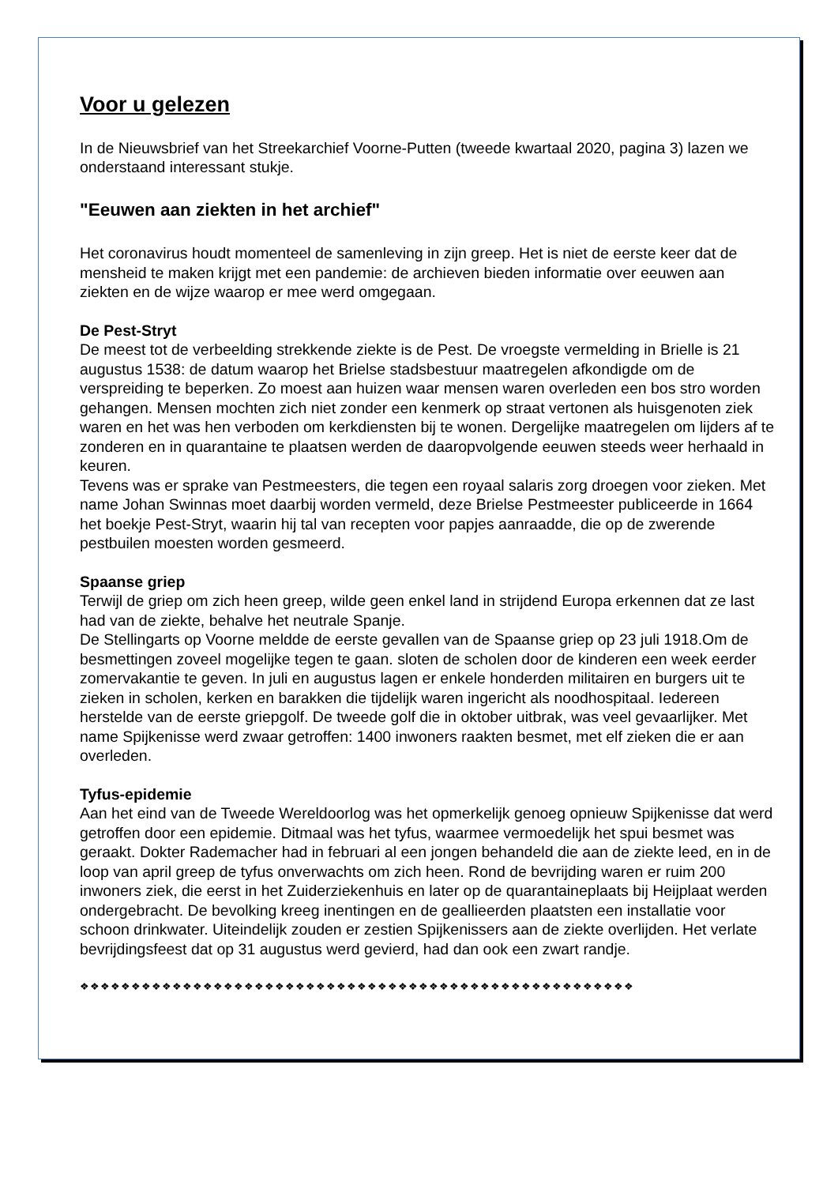Voor u gelezen
In de Nieuwsbrief van het Streekarchief Voorne-Putten (tweede kwartaal 2020, pagina 3) lazen we onderstaand interessant stukje.
"Eeuwen aan ziekten in het archief"
Het coronavirus houdt momenteel de samenleving in zijn greep. Het is niet de eerste keer dat de mensheid te maken krijgt met een pandemie: de archieven bieden informatie over eeuwen aan ziekten en de wijze waarop er mee werd omgegaan.
De Pest-Stryt
De meest tot de verbeelding strekkende ziekte is de Pest. De vroegste vermelding in Brielle is 21 augustus 1538: de datum waarop het Brielse stadsbestuur maatregelen afkondigde om de verspreiding te beperken. Zo moest aan huizen waar mensen waren overleden een bos stro worden gehangen. Mensen mochten zich niet zonder een kenmerk op straat vertonen als huisgenoten ziek waren en het was hen verboden om kerkdiensten bij te wonen. Dergelijke maatregelen om lijders af te zonderen en in quarantaine te plaatsen werden de daaropvolgende eeuwen steeds weer herhaald in keuren.
Tevens was er sprake van Pestmeesters, die tegen een royaal salaris zorg droegen voor zieken. Met name Johan Swinnas moet daarbij worden vermeld, deze Brielse Pestmeester publiceerde in 1664 het boekje Pest-Stryt, waarin hij tal van recepten voor papjes aanraadde, die op de zwerende pestbuilen moesten worden gesmeerd.
Spaanse griep
Terwijl de griep om zich heen greep, wilde geen enkel land in strijdend Europa erkennen dat ze last had van de ziekte, behalve het neutrale Spanje.
De Stellingarts op Voorne meldde de eerste gevallen van de Spaanse griep op 23 juli 1918.Om de besmettingen zoveel mogelijke tegen te gaan. sloten de scholen door de kinderen een week eerder zomervakantie te geven. In juli en augustus lagen er enkele honderden militairen en burgers uit te zieken in scholen, kerken en barakken die tijdelijk waren ingericht als noodhospitaal. Iedereen herstelde van de eerste griepgolf. De tweede golf die in oktober uitbrak, was veel gevaarlijker. Met name Spijkenisse werd zwaar getroffen: 1400 inwoners raakten besmet, met elf zieken die er aan overleden.
Tyfus-epidemie
Aan het eind van de Tweede Wereldoorlog was het opmerkelijk genoeg opnieuw Spijkenisse dat werd getroffen door een epidemie. Ditmaal was het tyfus, waarmee vermoedelijk het spui besmet was geraakt. Dokter Rademacher had in februari al een jongen behandeld die aan de ziekte leed, en in de loop van april greep de tyfus onverwachts om zich heen. Rond de bevrijding waren er ruim 200 inwoners ziek, die eerst in het Zuiderziekenhuis en later op de quarantaineplaats bij Heijplaat werden ondergebracht. De bevolking kreeg inentingen en de geallieerden plaatsten een installatie voor schoon drinkwater. Uiteindelijk zouden er zestien Spijkenissers aan de ziekte overlijden. Het verlate bevrijdingsfeest dat op 31 augustus werd gevierd, had dan ook een zwart randje.
❖❖❖❖❖❖❖❖❖❖❖❖❖❖❖❖❖❖❖❖❖❖❖❖❖❖❖❖❖❖❖❖❖❖❖❖❖❖❖❖❖❖❖❖❖❖❖❖❖❖❖❖❖❖